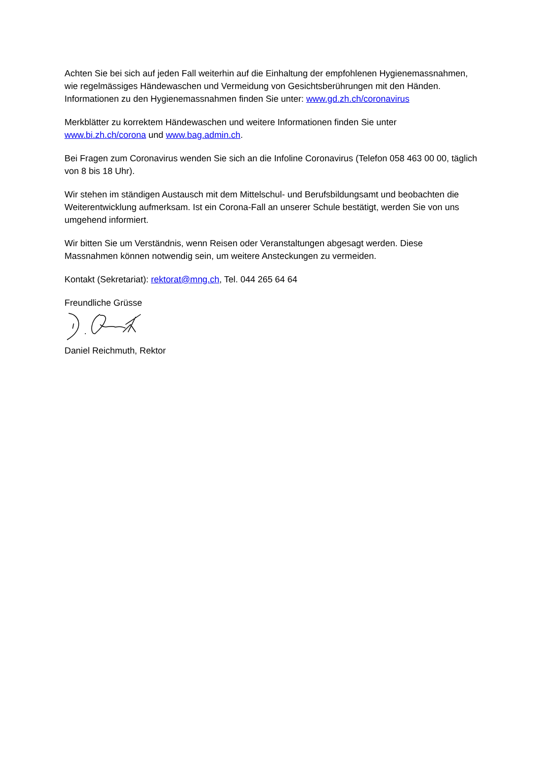Achten Sie bei sich auf jeden Fall weiterhin auf die Einhaltung der empfohlenen Hygienemassnahmen, wie regelmässiges Händewaschen und Vermeidung von Gesichtsberührungen mit den Händen. Informationen zu den Hygienemassnahmen finden Sie unter: www.gd.zh.ch/coronavirus
Merkblätter zu korrektem Händewaschen und weitere Informationen finden Sie unter
www.bi.zh.ch/corona und www.bag.admin.ch.
Bei Fragen zum Coronavirus wenden Sie sich an die Infoline Coronavirus (Telefon 058 463 00 00, täglich von 8 bis 18 Uhr).
Wir stehen im ständigen Austausch mit dem Mittelschul- und Berufsbildungsamt und beobachten die Weiterentwicklung aufmerksam. Ist ein Corona-Fall an unserer Schule bestätigt, werden Sie von uns umgehend informiert.
Wir bitten Sie um Verständnis, wenn Reisen oder Veranstaltungen abgesagt werden. Diese Massnahmen können notwendig sein, um weitere Ansteckungen zu vermeiden.
Kontakt (Sekretariat): rektorat@mng.ch, Tel. 044 265 64 64
Freundliche Grüsse
Daniel Reichmuth, Rektor